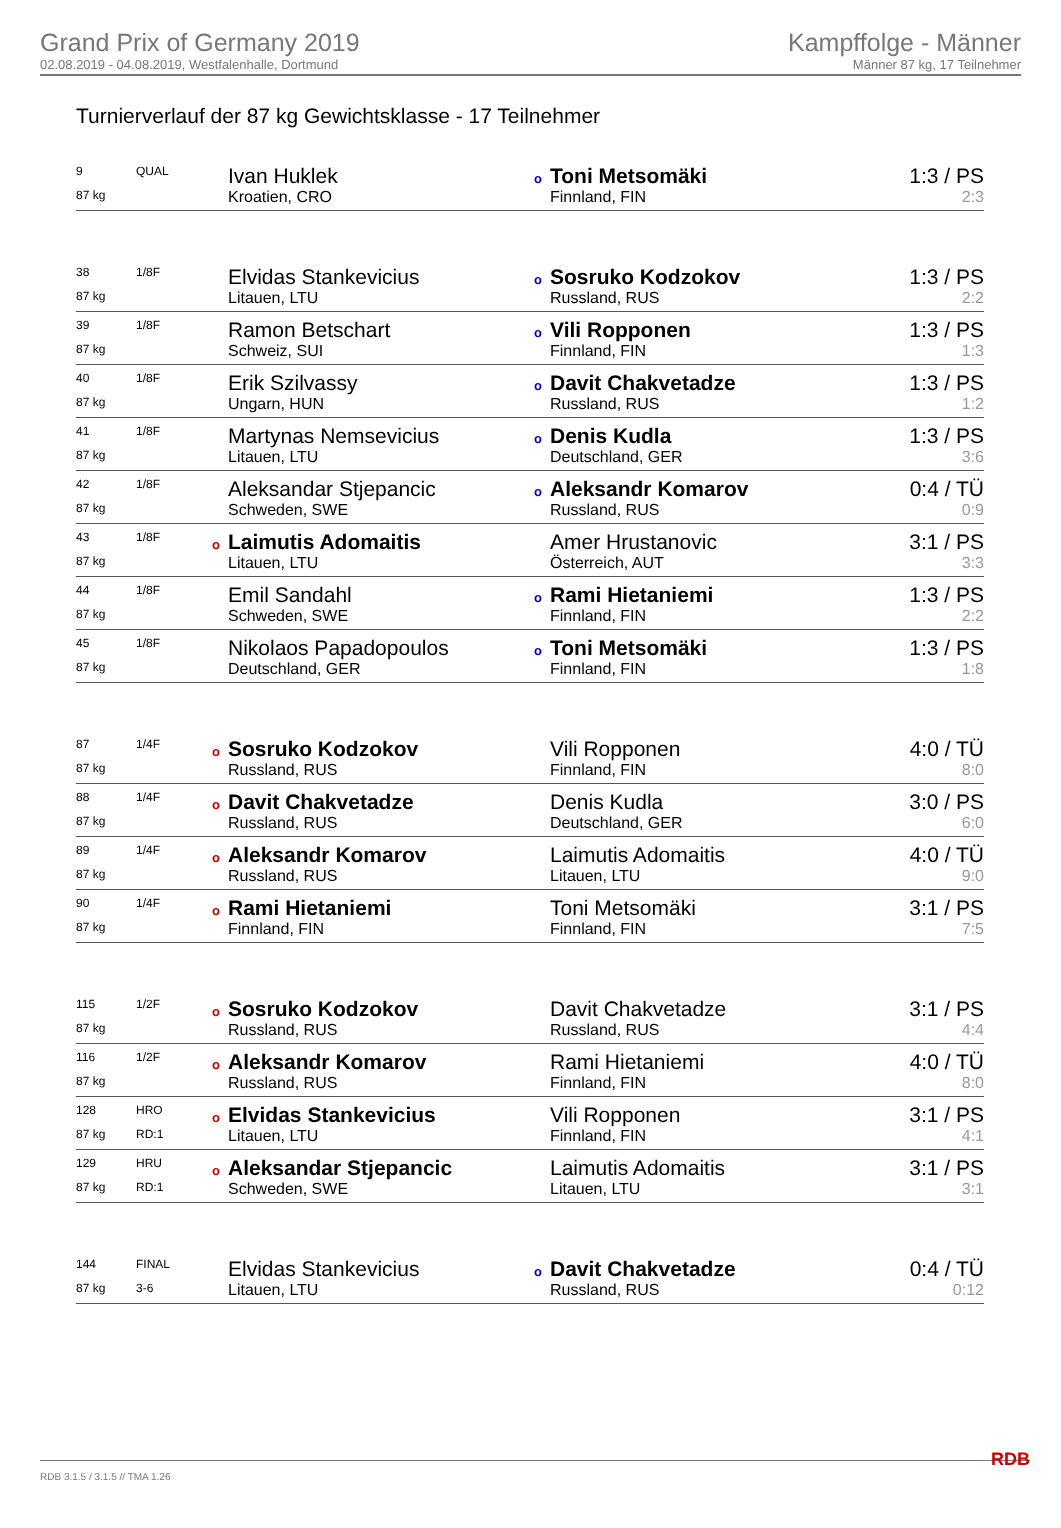Grand Prix of Germany 2019
02.08.2019 - 04.08.2019, Westfalenhalle, Dortmund
Kampffolge - Männer
Männer 87 kg, 17 Teilnehmer
Turnierverlauf der 87 kg Gewichtsklasse - 17 Teilnehmer
| 9 | QUAL | Ivan Huklek | o Toni Metsomäki | 1:3 / PS |
| 87 kg | | Kroatien, CRO | Finnland, FIN | 2:3 |
| 38 | 1/8F | Elvidas Stankevicius | o Sosruko Kodzokov | 1:3 / PS |
| 87 kg | | Litauen, LTU | Russland, RUS | 2:2 |
| 39 | 1/8F | Ramon Betschart | o Vili Ropponen | 1:3 / PS |
| 87 kg | | Schweiz, SUI | Finnland, FIN | 1:3 |
| 40 | 1/8F | Erik Szilvassy | o Davit Chakvetadze | 1:3 / PS |
| 87 kg | | Ungarn, HUN | Russland, RUS | 1:2 |
| 41 | 1/8F | Martynas Nemsevicius | o Denis Kudla | 1:3 / PS |
| 87 kg | | Litauen, LTU | Deutschland, GER | 3:6 |
| 42 | 1/8F | Aleksandar Stjepancic | o Aleksandr Komarov | 0:4 / TÜ |
| 87 kg | | Schweden, SWE | Russland, RUS | 0:9 |
| 43 | 1/8F | o Laimutis Adomaitis | Amer Hrustanovic | 3:1 / PS |
| 87 kg | | Litauen, LTU | Österreich, AUT | 3:3 |
| 44 | 1/8F | Emil Sandahl | o Rami Hietaniemi | 1:3 / PS |
| 87 kg | | Schweden, SWE | Finnland, FIN | 2:2 |
| 45 | 1/8F | Nikolaos Papadopoulos | o Toni Metsomäki | 1:3 / PS |
| 87 kg | | Deutschland, GER | Finnland, FIN | 1:8 |
| 87 | 1/4F | o Sosruko Kodzokov | Vili Ropponen | 4:0 / TÜ |
| 87 kg | | Russland, RUS | Finnland, FIN | 8:0 |
| 88 | 1/4F | o Davit Chakvetadze | Denis Kudla | 3:0 / PS |
| 87 kg | | Russland, RUS | Deutschland, GER | 6:0 |
| 89 | 1/4F | o Aleksandr Komarov | Laimutis Adomaitis | 4:0 / TÜ |
| 87 kg | | Russland, RUS | Litauen, LTU | 9:0 |
| 90 | 1/4F | o Rami Hietaniemi | Toni Metsomäki | 3:1 / PS |
| 87 kg | | Finnland, FIN | Finnland, FIN | 7:5 |
| 115 | 1/2F | o Sosruko Kodzokov | Davit Chakvetadze | 3:1 / PS |
| 87 kg | | Russland, RUS | Russland, RUS | 4:4 |
| 116 | 1/2F | o Aleksandr Komarov | Rami Hietaniemi | 4:0 / TÜ |
| 87 kg | | Russland, RUS | Finnland, FIN | 8:0 |
| 128 | HRO | o Elvidas Stankevicius | Vili Ropponen | 3:1 / PS |
| 87 kg | RD:1 | Litauen, LTU | Finnland, FIN | 4:1 |
| 129 | HRU | o Aleksandar Stjepancic | Laimutis Adomaitis | 3:1 / PS |
| 87 kg | RD:1 | Schweden, SWE | Litauen, LTU | 3:1 |
| 144 | FINAL | Elvidas Stankevicius | o Davit Chakvetadze | 0:4 / TÜ |
| 87 kg | 3-6 | Litauen, LTU | Russland, RUS | 0:12 |
RDB 3.1.5 / 3.1.5 // TMA 1.26 RDB